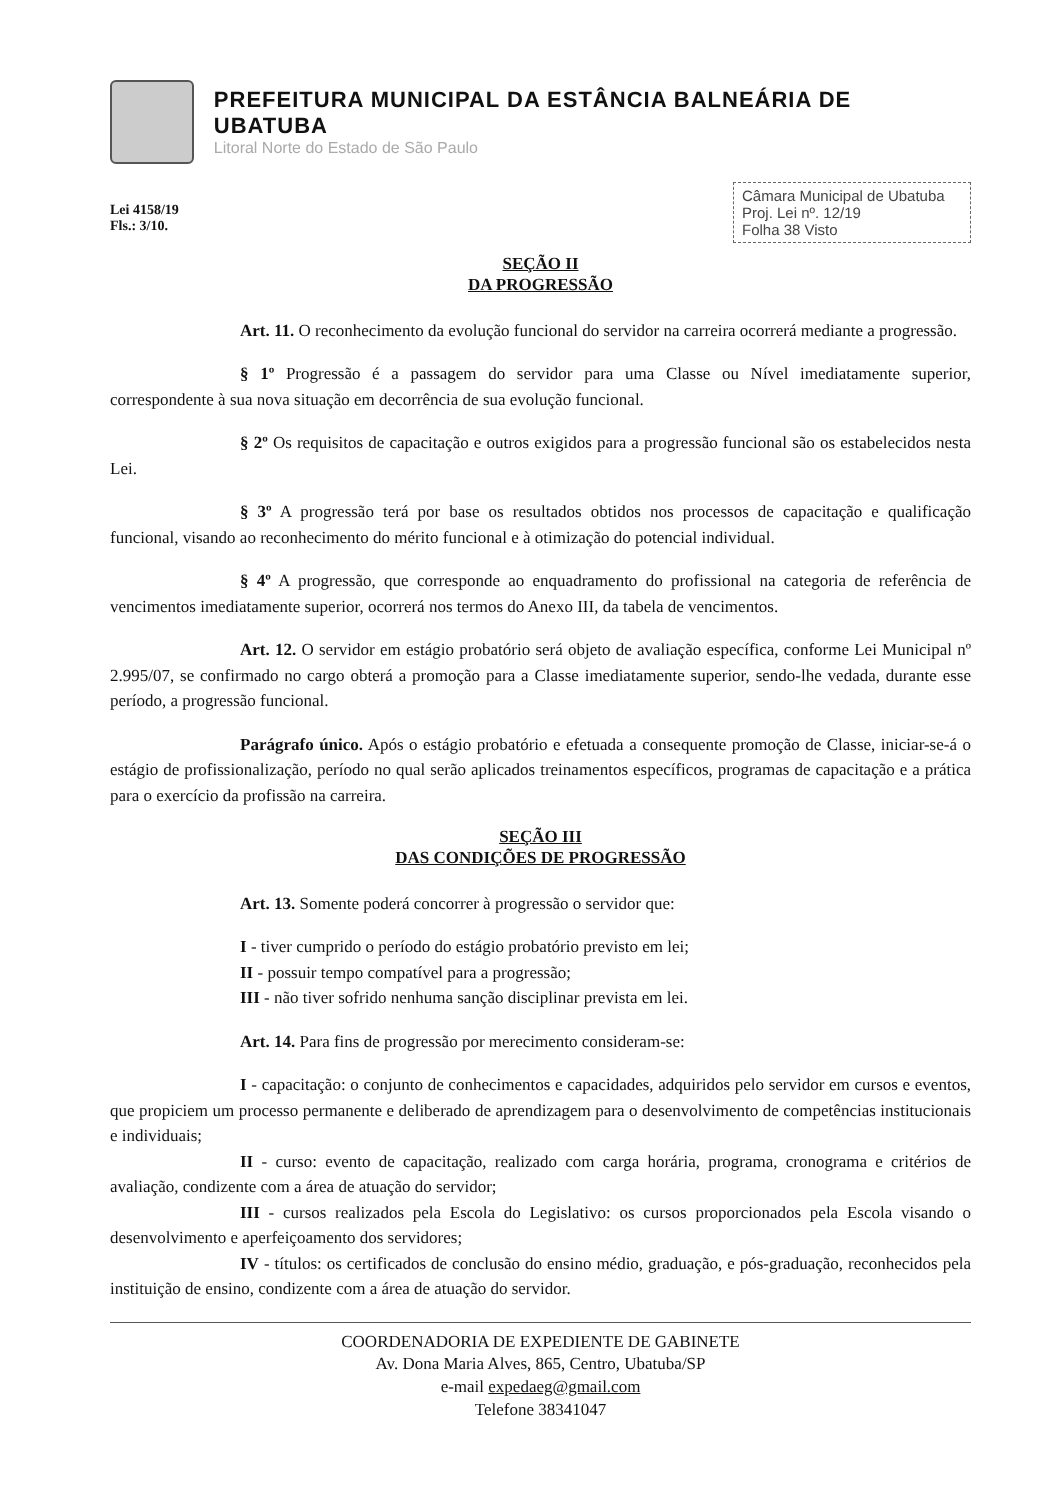PREFEITURA MUNICIPAL DA ESTÂNCIA BALNEÁRIA DE UBATUBA
Litoral Norte do Estado de São Paulo
Lei 4158/19
Fls.: 3/10.
Câmara Municipal de Ubatuba
Proj. Lei nº. 12/19
Folha 38 Visto
SEÇÃO II
DA PROGRESSÃO
Art. 11. O reconhecimento da evolução funcional do servidor na carreira ocorrerá mediante a progressão.
§ 1º Progressão é a passagem do servidor para uma Classe ou Nível imediatamente superior, correspondente à sua nova situação em decorrência de sua evolução funcional.
§ 2º Os requisitos de capacitação e outros exigidos para a progressão funcional são os estabelecidos nesta Lei.
§ 3º A progressão terá por base os resultados obtidos nos processos de capacitação e qualificação funcional, visando ao reconhecimento do mérito funcional e à otimização do potencial individual.
§ 4º A progressão, que corresponde ao enquadramento do profissional na categoria de referência de vencimentos imediatamente superior, ocorrerá nos termos do Anexo III, da tabela de vencimentos.
Art. 12. O servidor em estágio probatório será objeto de avaliação específica, conforme Lei Municipal nº 2.995/07, se confirmado no cargo obterá a promoção para a Classe imediatamente superior, sendo-lhe vedada, durante esse período, a progressão funcional.
Parágrafo único. Após o estágio probatório e efetuada a consequente promoção de Classe, iniciar-se-á o estágio de profissionalização, período no qual serão aplicados treinamentos específicos, programas de capacitação e a prática para o exercício da profissão na carreira.
SEÇÃO III
DAS CONDIÇÕES DE PROGRESSÃO
Art. 13. Somente poderá concorrer à progressão o servidor que:
I - tiver cumprido o período do estágio probatório previsto em lei;
II - possuir tempo compatível para a progressão;
III - não tiver sofrido nenhuma sanção disciplinar prevista em lei.
Art. 14. Para fins de progressão por merecimento consideram-se:
I - capacitação: o conjunto de conhecimentos e capacidades, adquiridos pelo servidor em cursos e eventos, que propiciem um processo permanente e deliberado de aprendizagem para o desenvolvimento de competências institucionais e individuais;
II - curso: evento de capacitação, realizado com carga horária, programa, cronograma e critérios de avaliação, condizente com a área de atuação do servidor;
III - cursos realizados pela Escola do Legislativo: os cursos proporcionados pela Escola visando o desenvolvimento e aperfeiçoamento dos servidores;
IV - títulos: os certificados de conclusão do ensino médio, graduação, e pós-graduação, reconhecidos pela instituição de ensino, condizente com a área de atuação do servidor.
COORDENADORIA DE EXPEDIENTE DE GABINETE
Av. Dona Maria Alves, 865, Centro, Ubatuba/SP
e-mail expedaeg@gmail.com
Telefone 38341047